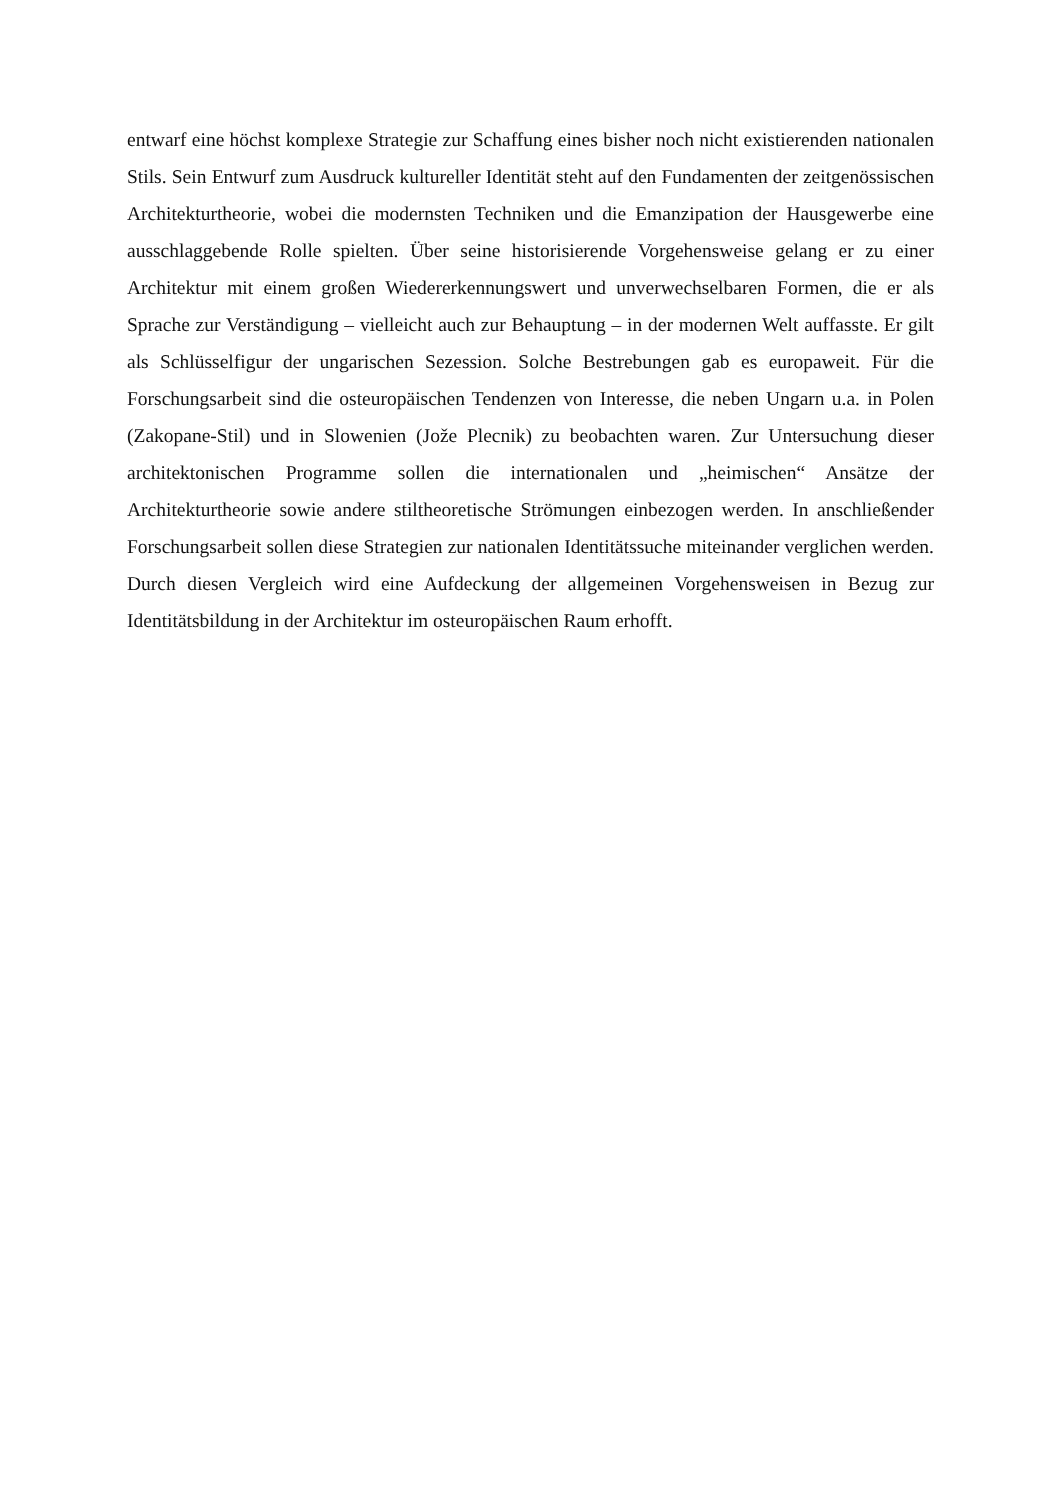entwarf eine höchst komplexe Strategie zur Schaffung eines bisher noch nicht existierenden nationalen Stils. Sein Entwurf zum Ausdruck kultureller Identität steht auf den Fundamenten der zeitgenössischen Architekturtheorie, wobei die modernsten Techniken und die Emanzipation der Hausgewerbe eine ausschlaggebende Rolle spielten. Über seine historisierende Vorgehensweise gelang er zu einer Architektur mit einem großen Wiedererkennungswert und unverwechselbaren Formen, die er als Sprache zur Verständigung – vielleicht auch zur Behauptung – in der modernen Welt auffasste. Er gilt als Schlüsselfigur der ungarischen Sezession. Solche Bestrebungen gab es europaweit. Für die Forschungsarbeit sind die osteuropäischen Tendenzen von Interesse, die neben Ungarn u.a. in Polen (Zakopane-Stil) und in Slowenien (Jože Plecnik) zu beobachten waren. Zur Untersuchung dieser architektonischen Programme sollen die internationalen und „heimischen“ Ansätze der Architekturtheorie sowie andere stiltheoretische Strömungen einbezogen werden. In anschließender Forschungsarbeit sollen diese Strategien zur nationalen Identitätssuche miteinander verglichen werden. Durch diesen Vergleich wird eine Aufdeckung der allgemeinen Vorgehensweisen in Bezug zur Identitätsbildung in der Architektur im osteuropäischen Raum erhofft.